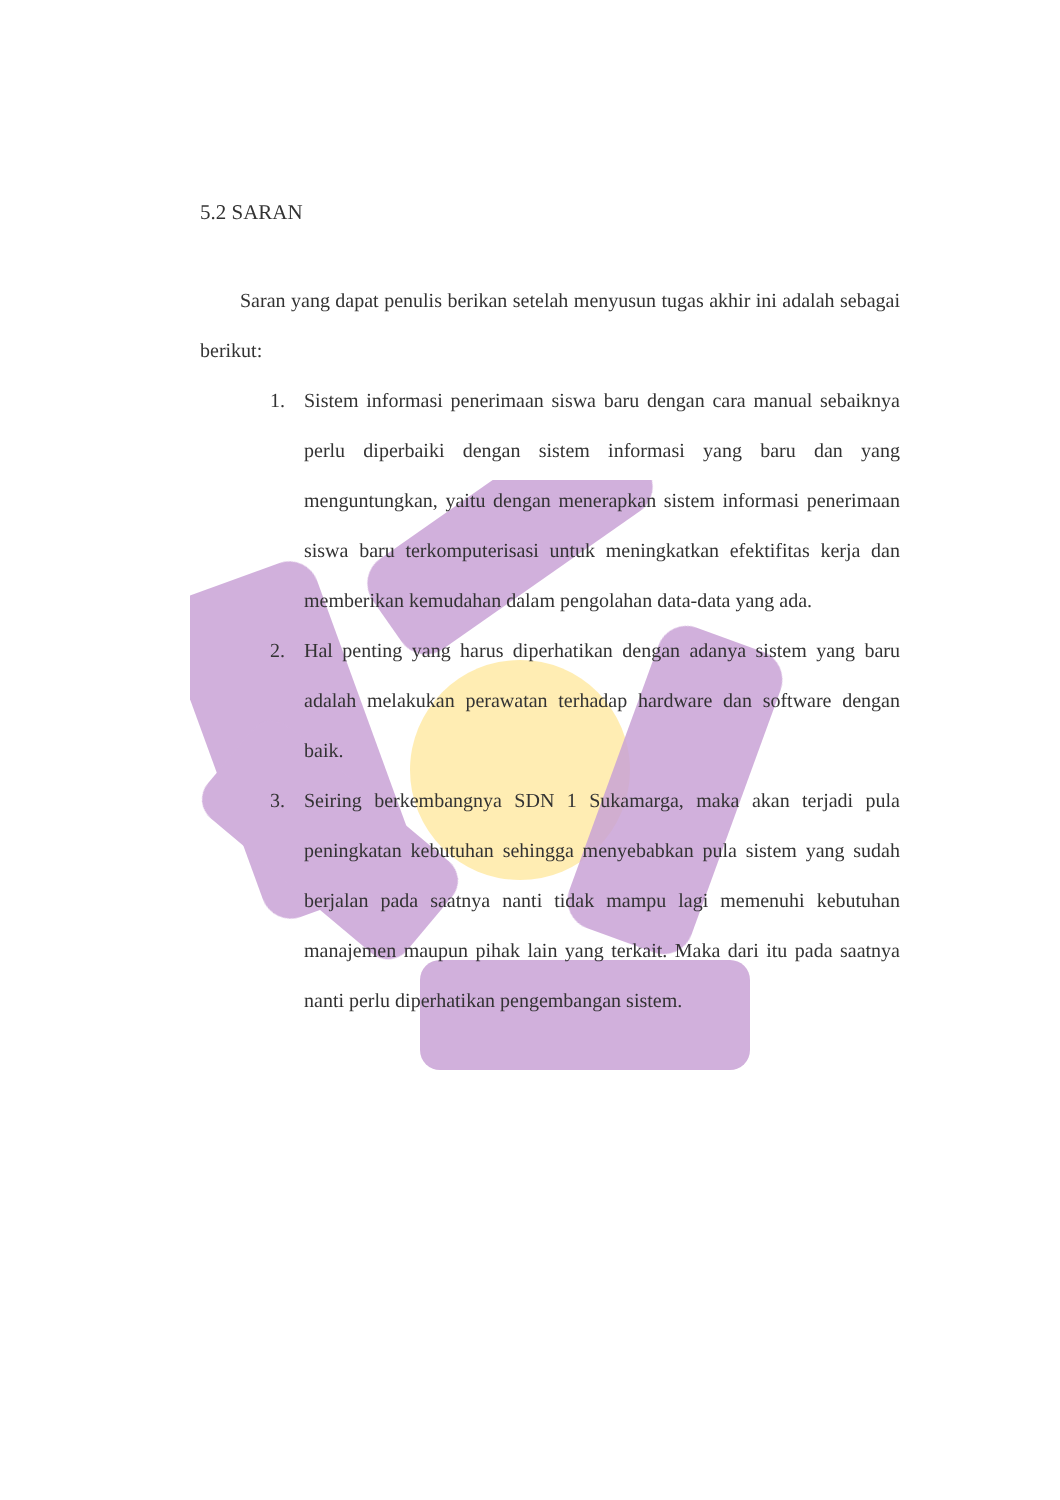5.2 SARAN
Saran yang dapat penulis berikan setelah menyusun tugas akhir ini adalah sebagai berikut:
1. Sistem informasi penerimaan siswa baru dengan cara manual sebaiknya perlu diperbaiki dengan sistem informasi yang baru dan yang menguntungkan, yaitu dengan menerapkan sistem informasi penerimaan siswa baru terkomputerisasi untuk meningkatkan efektifitas kerja dan memberikan kemudahan dalam pengolahan data-data yang ada.
2. Hal penting yang harus diperhatikan dengan adanya sistem yang baru adalah melakukan perawatan terhadap hardware dan software dengan baik.
3. Seiring berkembangnya SDN 1 Sukamarga, maka akan terjadi pula peningkatan kebutuhan sehingga menyebabkan pula sistem yang sudah berjalan pada saatnya nanti tidak mampu lagi memenuhi kebutuhan manajemen maupun pihak lain yang terkait. Maka dari itu pada saatnya nanti perlu diperhatikan pengembangan sistem.